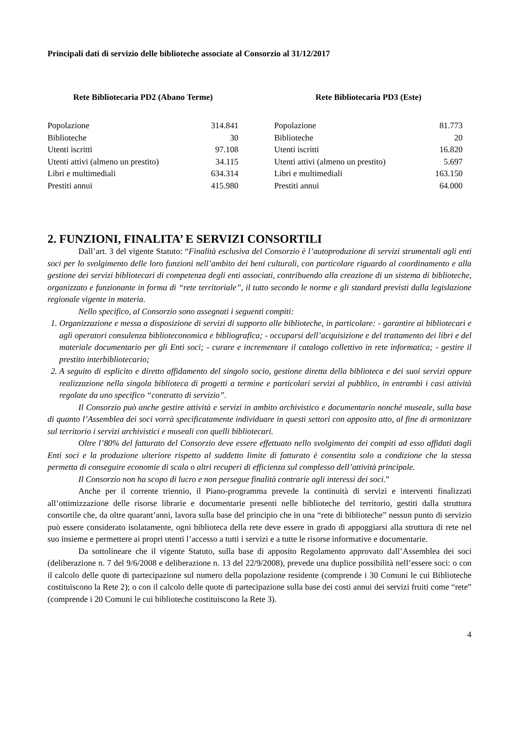Principali dati di servizio delle biblioteche associate al Consorzio al 31/12/2017
| Rete Bibliotecaria PD2 (Abano Terme) | |
| --- | --- |
| Popolazione | 314.841 |
| Biblioteche | 30 |
| Utenti iscritti | 97.108 |
| Utenti attivi (almeno un prestito) | 34.115 |
| Libri e multimediali | 634.314 |
| Prestiti annui | 415.980 |
| Rete Bibliotecaria PD3 (Este) | |
| --- | --- |
| Popolazione | 81.773 |
| Biblioteche | 20 |
| Utenti iscritti | 16.820 |
| Utenti attivi (almeno un prestito) | 5.697 |
| Libri e multimediali | 163.150 |
| Prestiti annui | 64.000 |
2. FUNZIONI, FINALITA’ E SERVIZI CONSORTILI
Dall’art. 3 del vigente Statuto: “Finalità esclusiva del Consorzio è l’autoproduzione di servizi strumentali agli enti soci per lo svolgimento delle loro funzioni nell’ambito dei beni culturali, con particolare riguardo al coordinamento e alla gestione dei servizi bibliotecari di competenza degli enti associati, contribuendo alla creazione di un sistema di biblioteche, organizzato e funzionante in forma di “rete territoriale”, il tutto secondo le norme e gli standard previsti dalla legislazione regionale vigente in materia.
Nello specifico, al Consorzio sono assegnati i seguenti compiti:
1. Organizzazione e messa a disposizione di servizi di supporto alle biblioteche, in particolare: - garantire ai bibliotecari e agli operatori consulenza biblioteconomica e bibliografica; - occuparsi dell’acquisizione e del trattamento dei libri e del materiale documentario per gli Enti soci; - curare e incrementare il catalogo collettivo in rete informatica; - gestire il prestito interbibliotecario;
2. A seguito di esplicito e diretto affidamento del singolo socio, gestione diretta della biblioteca e dei suoi servizi oppure realizzazione nella singola biblioteca di progetti a termine e particolari servizi al pubblico, in entrambi i casi attività regolate da uno specifico “contratto di servizio”.
Il Consorzio può anche gestire attività e servizi in ambito archivistico e documentario nonché museale, sulla base di quanto l’Assemblea dei soci vorrà specificatamente individuare in questi settori con apposito atto, al fine di armonizzare sul territorio i servizi archivistici e museali con quelli bibliotecari.
Oltre l’80% del fatturato del Consorzio deve essere effettuato nello svolgimento dei compiti ad esso affidati dagli Enti soci e la produzione ulteriore rispetto al suddetto limite di fatturato è consentita solo a condizione che la stessa permetta di conseguire economie di scala o altri recuperi di efficienza sul complesso dell’attività principale.
Il Consorzio non ha scopo di lucro e non persegue finalità contrarie agli interessi dei soci.”
Anche per il corrente triennio, il Piano-programma prevede la continuità di servizi e interventi finalizzati all’ottimizzazione delle risorse librarie e documentarie presenti nelle biblioteche del territorio, gestiti dalla struttura consortile che, da oltre quarant’anni, lavora sulla base del principio che in una “rete di biblioteche” nessun punto di servizio può essere considerato isolatamente, ogni biblioteca della rete deve essere in grado di appoggiarsi alla struttura di rete nel suo insieme e permettere ai propri utenti l’accesso a tutti i servizi e a tutte le risorse informative e documentarie.
Da sottolineare che il vigente Statuto, sulla base di apposito Regolamento approvato dall’Assemblea dei soci (deliberazione n. 7 del 9/6/2008 e deliberazione n. 13 del 22/9/2008), prevede una duplice possibilità nell’essere soci: o con il calcolo delle quote di partecipazione sul numero della popolazione residente (comprende i 30 Comuni le cui Biblioteche costituiscono la Rete 2); o con il calcolo delle quote di partecipazione sulla base dei costi annui dei servizi fruiti come “rete” (comprende i 20 Comuni le cui biblioteche costituiscono la Rete 3).
4